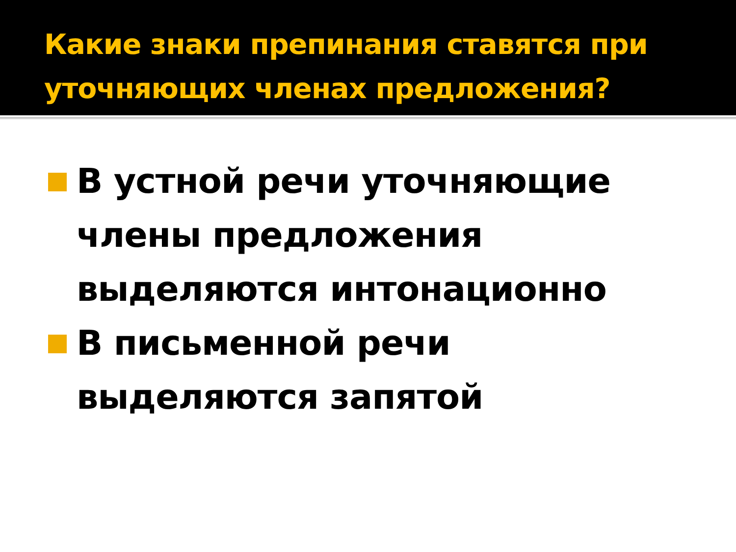Какие знаки препинания ставятся при уточняющих членах предложения?
В устной речи уточняющие члены предложения выделяются интонационно
В письменной речи выделяются запятой